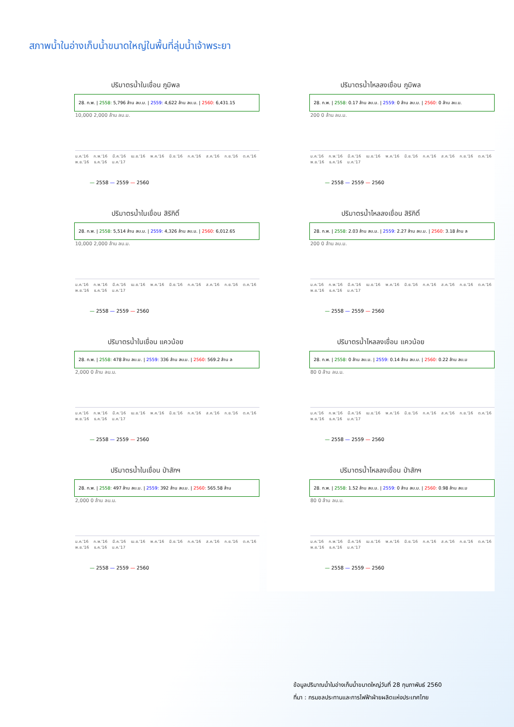สภาพน้ำในอ่างเก็บน้ำขนาดใหญ่ในพื้นที่ลุ่มน้ำเจ้าพระยา
ปริมาตรน้ำในเขื่อน ภูมิพล
28. ก.พ. | 2558: 5,796 ล้าน ลบ.ม. | 2559: 4,622 ล้าน ลบ.ม. | 2560: 6,431.15
10,000 2,000 ล้าน ลบ.ม.
ม.ค.'16 ก.พ.'16 มี.ค.'16 เม.ย.'16 พ.ค.'16 มิ.ย.'16 ก.ค.'16 ส.ค.'16 ก.ย.'16 ต.ค.'16 พ.ย.'16 ธ.ค.'16 ม.ค.'17
— 2558 — 2559 — 2560
ปริมาตรน้ำไหลลงเขื่อน ภูมิพล
28. ก.พ. | 2558: 0.17 ล้าน ลบ.ม. | 2559: 0 ล้าน ลบ.ม. | 2560: 0 ล้าน ลบ.ม.
200 0 ล้าน ลบ.ม.
ม.ค.'16 ก.พ.'16 มี.ค.'16 เม.ย.'16 พ.ค.'16 มิ.ย.'16 ก.ค.'16 ส.ค.'16 ก.ย.'16 ต.ค.'16 พ.ย.'16 ธ.ค.'16 ม.ค.'17
— 2558 — 2559 — 2560
ปริมาตรน้ำในเขื่อน สิริกิติ์
28. ก.พ. | 2558: 5,514 ล้าน ลบ.ม. | 2559: 4,326 ล้าน ลบ.ม. | 2560: 6,012.65
10,000 2,000 ล้าน ลบ.ม.
ม.ค.'16 ก.พ.'16 มี.ค.'16 เม.ย.'16 พ.ค.'16 มิ.ย.'16 ก.ค.'16 ส.ค.'16 ก.ย.'16 ต.ค.'16 พ.ย.'16 ธ.ค.'16 ม.ค.'17
— 2558 — 2559 — 2560
ปริมาตรน้ำไหลลงเขื่อน สิริกิติ์
28. ก.พ. | 2558: 2.03 ล้าน ลบ.ม. | 2559: 2.27 ล้าน ลบ.ม. | 2560: 3.18 ล้าน ล
200 0 ล้าน ลบ.ม.
ม.ค.'16 ก.พ.'16 มี.ค.'16 เม.ย.'16 พ.ค.'16 มิ.ย.'16 ก.ค.'16 ส.ค.'16 ก.ย.'16 ต.ค.'16 พ.ย.'16 ธ.ค.'16 ม.ค.'17
— 2558 — 2559 — 2560
ปริมาตรน้ำในเขื่อน แควน้อย
28. ก.พ. | 2558: 478 ล้าน ลบ.ม. | 2559: 336 ล้าน ลบ.ม. | 2560: 569.2 ล้าน ล
2,000 0 ล้าน ลบ.ม.
ม.ค.'16 ก.พ.'16 มี.ค.'16 เม.ย.'16 พ.ค.'16 มิ.ย.'16 ก.ค.'16 ส.ค.'16 ก.ย.'16 ต.ค.'16 พ.ย.'16 ธ.ค.'16 ม.ค.'17
— 2558 — 2559 — 2560
ปริมาตรน้ำไหลลงเขื่อน แควน้อย
28. ก.พ. | 2558: 0 ล้าน ลบ.ม. | 2559: 0.14 ล้าน ลบ.ม. | 2560: 0.22 ล้าน ลบ.ม
80 0 ล้าน ลบ.ม.
ม.ค.'16 ก.พ.'16 มี.ค.'16 เม.ย.'16 พ.ค.'16 มิ.ย.'16 ก.ค.'16 ส.ค.'16 ก.ย.'16 ต.ค.'16 พ.ย.'16 ธ.ค.'16 ม.ค.'17
— 2558 — 2559 — 2560
ปริมาตรน้ำในเขื่อน ป่าสักฯ
28. ก.พ. | 2558: 497 ล้าน ลบ.ม. | 2559: 392 ล้าน ลบ.ม. | 2560: 565.58 ล้าน
2,000 0 ล้าน ลบ.ม.
ม.ค.'16 ก.พ.'16 มี.ค.'16 เม.ย.'16 พ.ค.'16 มิ.ย.'16 ก.ค.'16 ส.ค.'16 ก.ย.'16 ต.ค.'16 พ.ย.'16 ธ.ค.'16 ม.ค.'17
— 2558 — 2559 — 2560
ปริมาตรน้ำไหลลงเขื่อน ป่าสักฯ
28. ก.พ. | 2558: 1.52 ล้าน ลบ.ม. | 2559: 0 ล้าน ลบ.ม. | 2560: 0.98 ล้าน ลบ.ม
80 0 ล้าน ลบ.ม.
ม.ค.'16 ก.พ.'16 มี.ค.'16 เม.ย.'16 พ.ค.'16 มิ.ย.'16 ก.ค.'16 ส.ค.'16 ก.ย.'16 ต.ค.'16 พ.ย.'16 ธ.ค.'16 ม.ค.'17
— 2558 — 2559 — 2560
ข้อมูลปริมาณน้ำในอ่างเก็บน้ำขนาดใหญ่วันที่ 28 กุมภาพันธ์ 2560
ที่มา : กรมชลประทานและการไฟฟ้าฝ่ายผลิตแห่งประเทศไทย